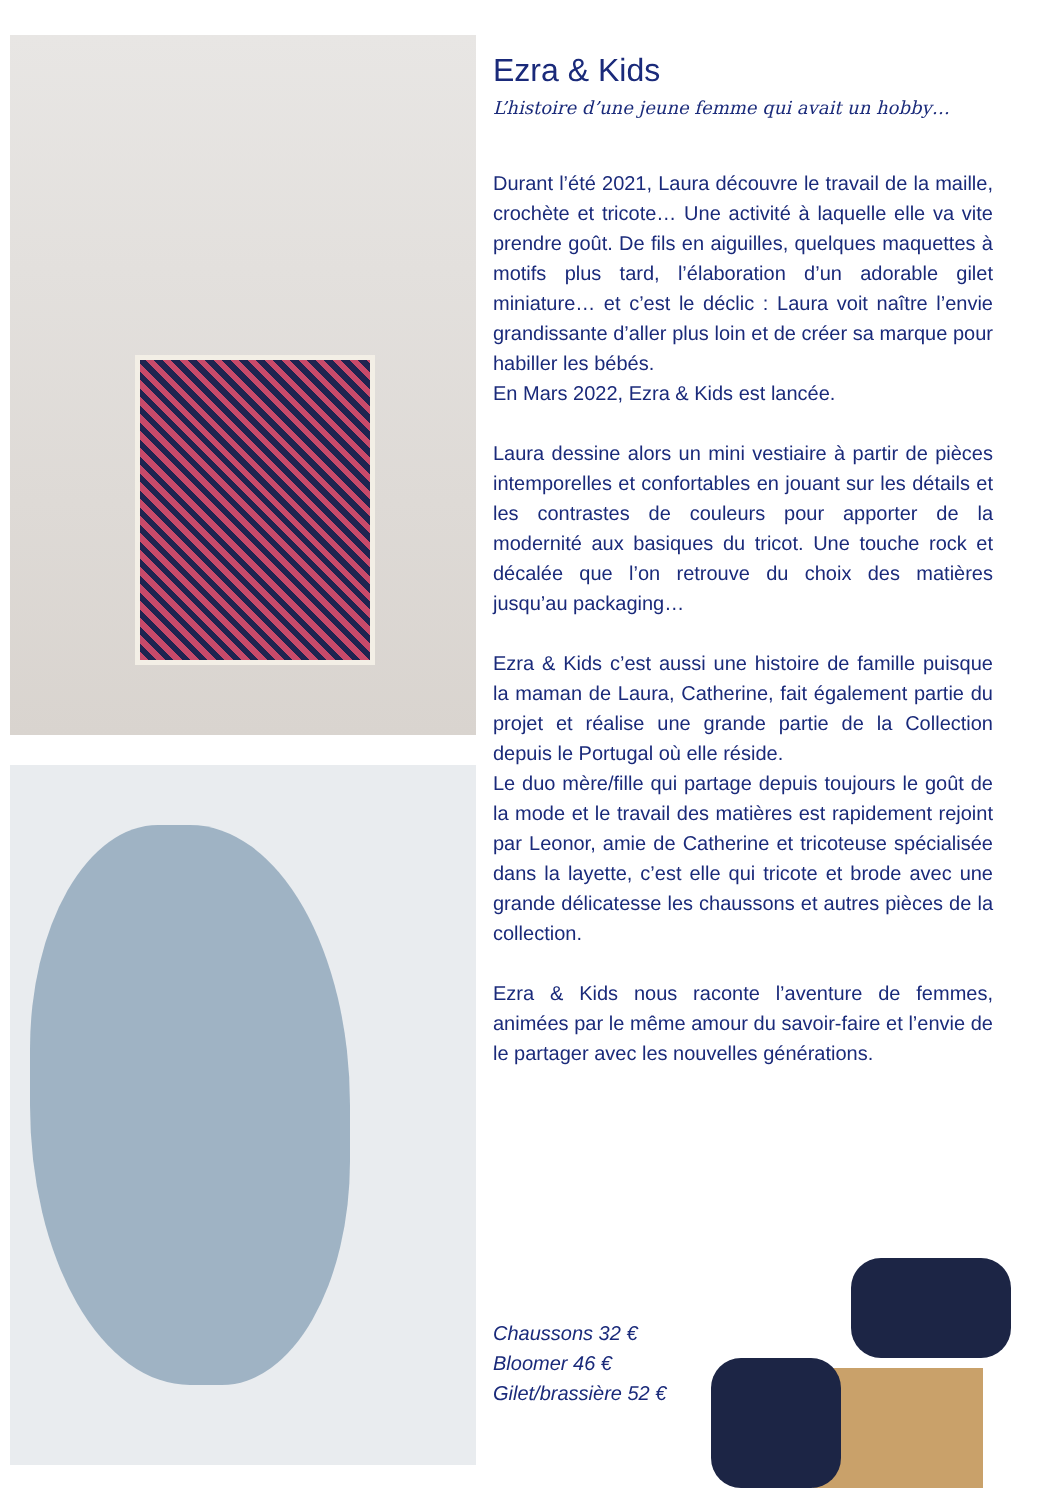Ezra & Kids
L’histoire d’une jeune femme qui avait un hobby…
Durant l’été 2021, Laura découvre le travail de la maille, crochète et tricote… Une activité à laquelle elle va vite prendre goût. De fils en aiguilles, quelques maquettes à motifs plus tard, l’élaboration d’un adorable gilet miniature… et c’est le déclic : Laura voit naître l’envie grandissante d’aller plus loin et de créer sa marque pour habiller les bébés.
En Mars 2022, Ezra & Kids est lancée.
Laura dessine alors un mini vestiaire à partir de pièces intemporelles et confortables en jouant sur les détails et les contrastes de couleurs pour apporter de la modernité aux basiques du tricot. Une touche rock et décalée que l’on retrouve du choix des matières jusqu’au packaging…
Ezra & Kids c’est aussi une histoire de famille puisque la maman de Laura, Catherine, fait également partie du projet et réalise une grande partie de la Collection depuis le Portugal où elle réside.
Le duo mère/fille qui partage depuis toujours le goût de la mode et le travail des matières est rapidement rejoint par Leonor, amie de Catherine et tricoteuse spécialisée dans la layette, c’est elle qui tricote et brode avec une grande délicatesse les chaussons et autres pièces de la collection.
Ezra & Kids nous raconte l’aventure de femmes, animées par le même amour du savoir-faire et l’envie de le partager avec les nouvelles générations.
Chaussons 32 €
Bloomer 46 €
Gilet/brassière 52 €